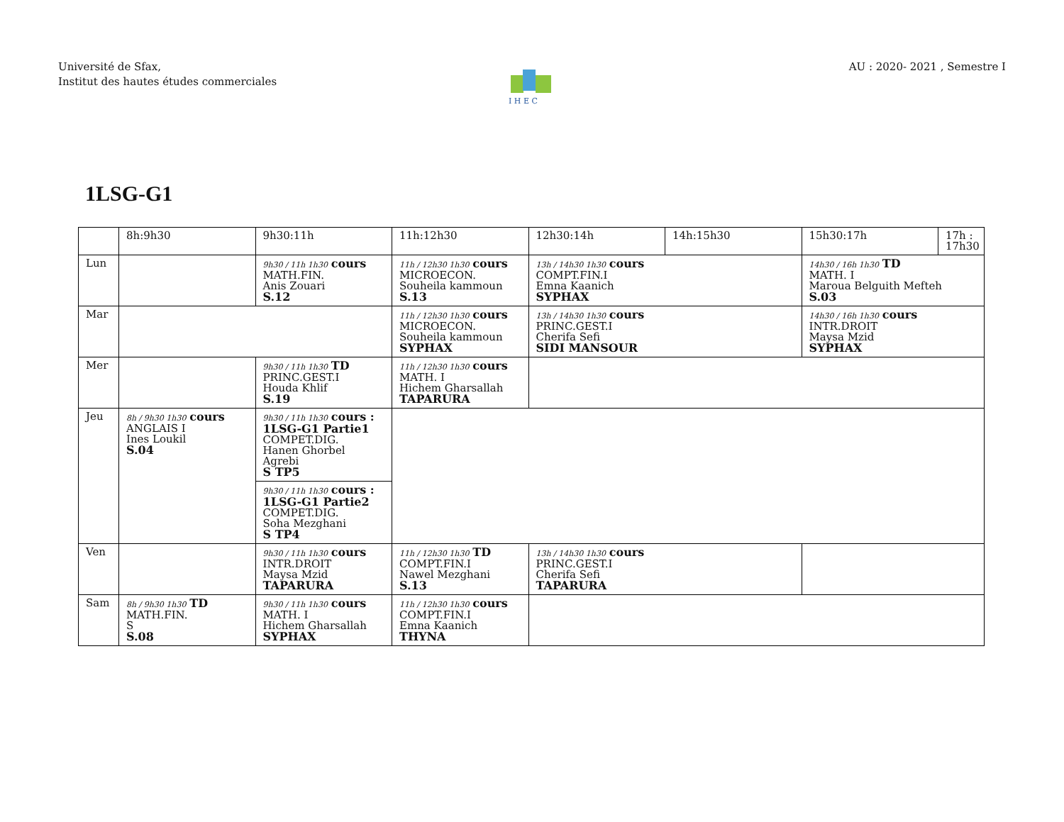Université de Sfax,
Institut des hautes études commerciales
AU : 2020- 2021 , Semestre I
I H E C
1LSG-G1
| | 8h:9h30 | 9h30:11h | 11h:12h30 | 12h30:14h | 14h:15h30 | 15h30:17h | 17h : 17h30 |
| --- | --- | --- | --- | --- | --- | --- | --- |
| Lun | | 9h30 / 11h 1h30 cours MATH.FIN. Anis Zouari S.12 | 11h / 12h30 1h30 cours MICROECON. Souheila kammoun S.13 | 13h / 14h30 1h30 cours COMPT.FIN.I Emna Kaanich SYPHAX | | 14h30 / 16h 1h30 TD MATH. I Maroua Belguith Mefteh S.03 | |
| Mar | | | 11h / 12h30 1h30 cours MICROECON. Souheila kammoun SYPHAX | 13h / 14h30 1h30 cours PRINC.GEST.I Cherifa Sefi SIDI MANSOUR | | 14h30 / 16h 1h30 cours INTR.DROIT Maysa Mzid SYPHAX | |
| Mer | | 9h30 / 11h 1h30 TD PRINC.GEST.I Houda Khlif S.19 | 11h / 12h30 1h30 cours MATH. I Hichem Gharsallah TAPARURA | | | | |
| Jeu | 8h / 9h30 1h30 cours ANGLAIS I Ines Loukil S.04 | 9h30 / 11h 1h30 cours : 1LSG-G1 Partie1 COMPET.DIG. Hanen Ghorbel Agrebi S TP5 9h30 / 11h 1h30 cours : 1LSG-G1 Partie2 COMPET.DIG. Soha Mezghani S TP4 | | | | | |
| Ven | | 9h30 / 11h 1h30 cours INTR.DROIT Maysa Mzid TAPARURA | 11h / 12h30 1h30 TD COMPT.FIN.I Nawel Mezghani S.13 | 13h / 14h30 1h30 cours PRINC.GEST.I Cherifa Sefi TAPARURA | | | |
| Sam | 8h / 9h30 1h30 TD MATH.FIN. S S.08 | 9h30 / 11h 1h30 cours MATH. I Hichem Gharsallah SYPHAX | 11h / 12h30 1h30 cours COMPT.FIN.I Emna Kaanich THYNA | | | | |